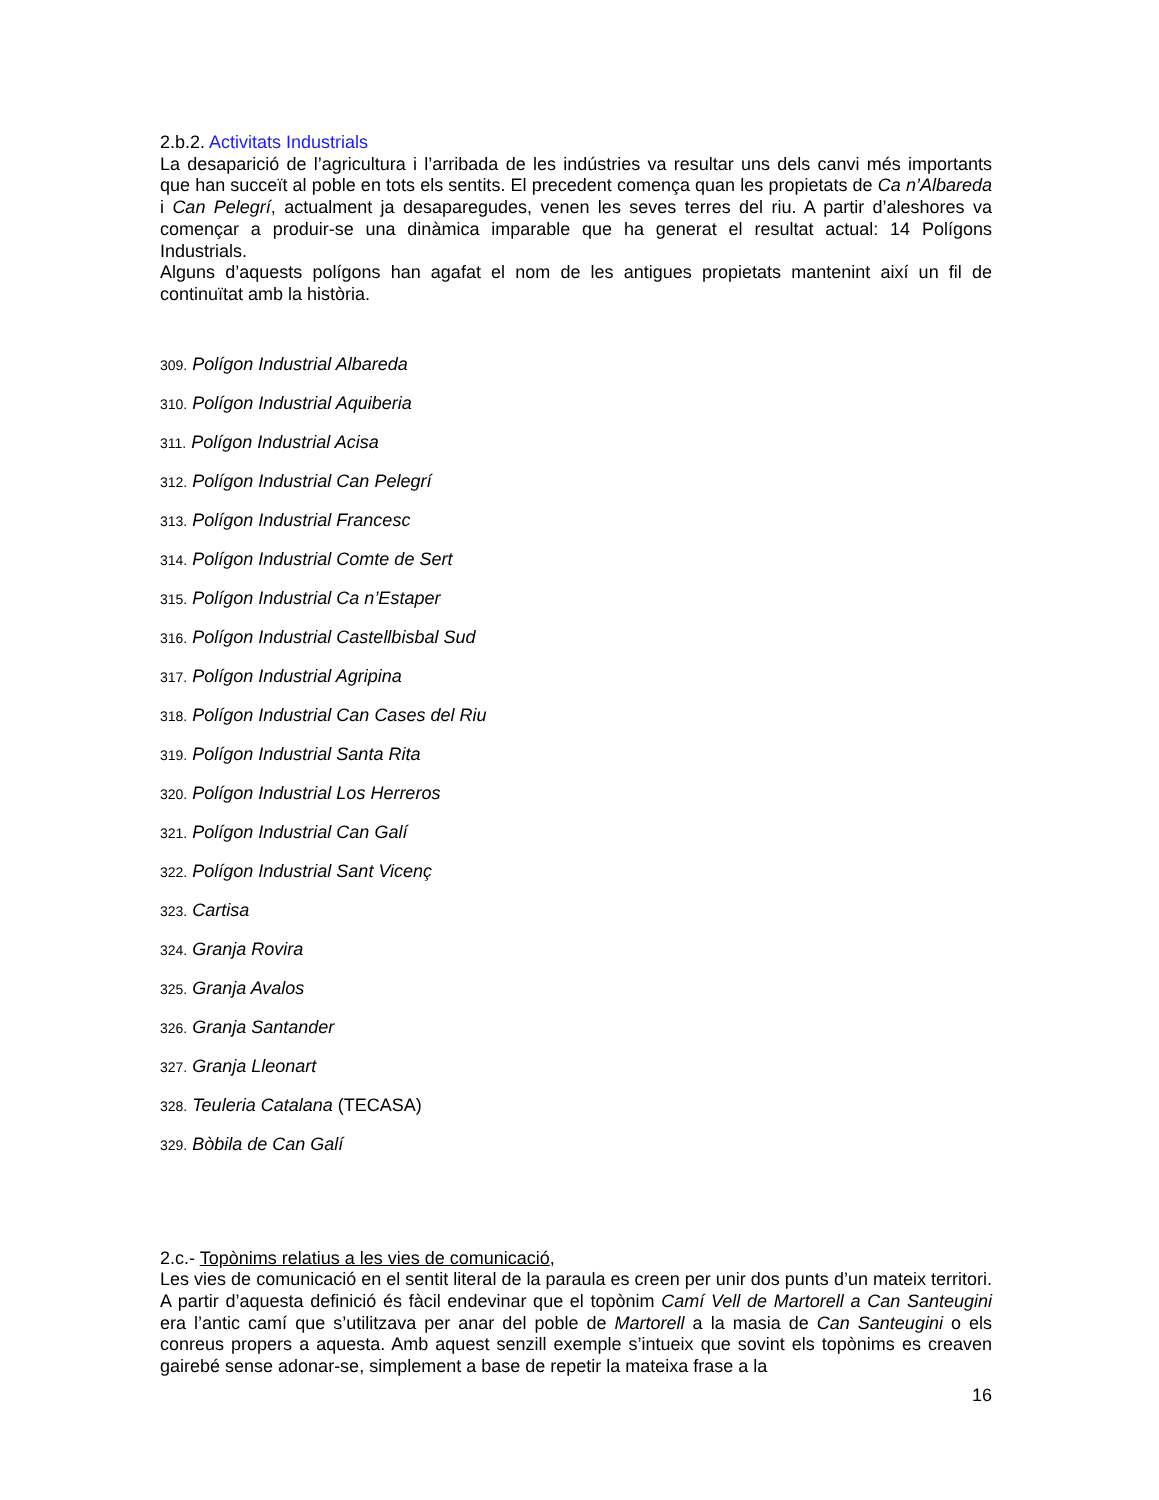2.b.2. Activitats Industrials
La desaparició de l’agricultura i l’arribada de les indústries va resultar uns dels canvi més importants que han succeït al poble en tots els sentits. El precedent comença quan les propietats de Ca n’Albareda i Can Pelegrí, actualment ja desaparegudes, venen les seves terres del riu. A partir d’aleshores va començar a produir-se una dinàmica imparable que ha generat el resultat actual: 14 Polígons Industrials.
Alguns d’aquests polígons han agafat el nom de les antigues propietats mantenint així un fil de continuïtat amb la història.
309. Polígon Industrial Albareda
310. Polígon Industrial Aquiberia
311. Polígon Industrial Acisa
312. Polígon Industrial Can Pelegrí
313. Polígon Industrial Francesc
314. Polígon Industrial Comte de Sert
315. Polígon Industrial Ca n’Estaper
316. Polígon Industrial Castellbisbal Sud
317. Polígon Industrial Agripina
318. Polígon Industrial Can Cases del Riu
319. Polígon Industrial Santa Rita
320. Polígon Industrial Los Herreros
321. Polígon Industrial Can Galí
322. Polígon Industrial Sant Vicenç
323. Cartisa
324. Granja Rovira
325. Granja Avalos
326. Granja Santander
327. Granja Lleonart
328. Teuleria Catalana (TECASA)
329. Bòbila de Can Galí
2.c.- Topònims relatius a les vies de comunicació,
Les vies de comunicació en el sentit literal de la paraula es creen per unir dos punts d’un mateix territori. A partir d’aquesta definició és fàcil endevinar que el topònim Camí Vell de Martorell a Can Santeugini era l’antic camí que s’utilitzava per anar del poble de Martorell a la masia de Can Santeugini o els conreus propers a aquesta. Amb aquest senzill exemple s’intueix que sovint els topònims es creaven gairebé sense adonar-se, simplement a base de repetir la mateixa frase a la
16